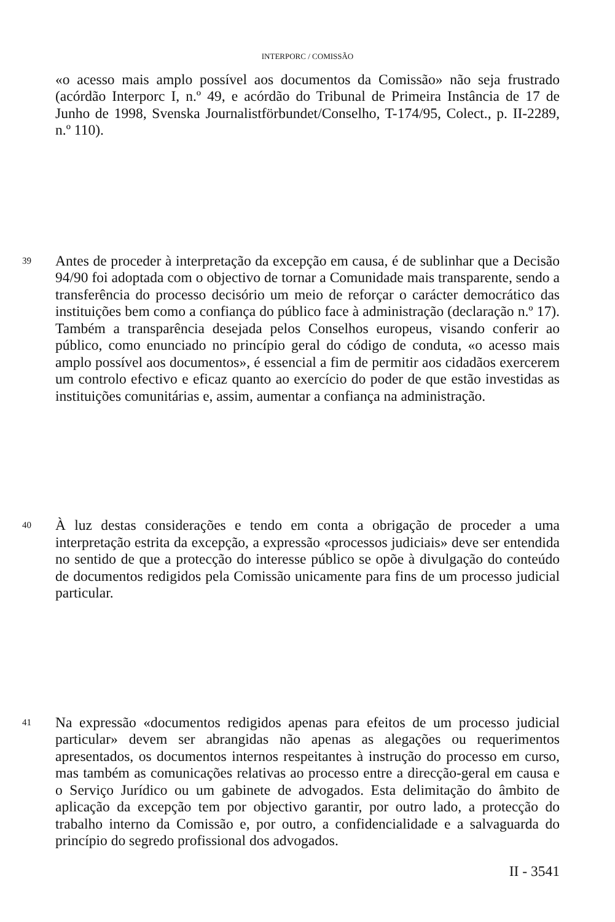INTERPORC / COMISSÃO
«o acesso mais amplo possível aos documentos da Comissão» não seja frustrado (acórdão Interporc I, n.º 49, e acórdão do Tribunal de Primeira Instância de 17 de Junho de 1998, Svenska Journalistförbundet/Conselho, T-174/95, Colect., p. II-2289, n.º 110).
39
Antes de proceder à interpretação da excepção em causa, é de sublinhar que a Decisão 94/90 foi adoptada com o objectivo de tornar a Comunidade mais transparente, sendo a transferência do processo decisório um meio de reforçar o carácter democrático das instituições bem como a confiança do público face à administração (declaração n.º 17). Também a transparência desejada pelos Conselhos europeus, visando conferir ao público, como enunciado no princípio geral do código de conduta, «o acesso mais amplo possível aos documentos», é essencial a fim de permitir aos cidadãos exercerem um controlo efectivo e eficaz quanto ao exercício do poder de que estão investidas as instituições comunitárias e, assim, aumentar a confiança na administração.
40
À luz destas considerações e tendo em conta a obrigação de proceder a uma interpretação estrita da excepção, a expressão «processos judiciais» deve ser entendida no sentido de que a protecção do interesse público se opõe à divulgação do conteúdo de documentos redigidos pela Comissão unicamente para fins de um processo judicial particular.
41
Na expressão «documentos redigidos apenas para efeitos de um processo judicial particular» devem ser abrangidas não apenas as alegações ou requerimentos apresentados, os documentos internos respeitantes à instrução do processo em curso, mas também as comunicações relativas ao processo entre a direcção-geral em causa e o Serviço Jurídico ou um gabinete de advogados. Esta delimitação do âmbito de aplicação da excepção tem por objectivo garantir, por outro lado, a protecção do trabalho interno da Comissão e, por outro, a confidencialidade e a salvaguarda do princípio do segredo profissional dos advogados.
II - 3541